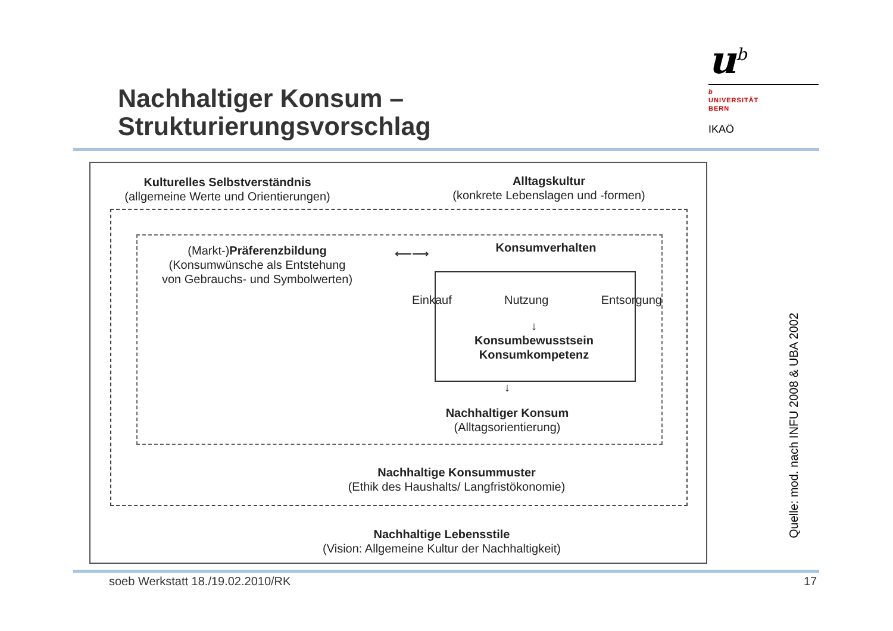Nachhaltiger Konsum –
Strukturierungsvorschlag
u<sup>b</sup>
b
UNIVERSITÄT
BERN
IKAÖ
Kulturelles Selbstverständnis
(allgemeine Werte und Orientierungen)
Alltagskultur
(konkrete Lebenslagen und -formen)
(Markt-)Präferenzbildung
(Konsumwünsche als Entstehung
von Gebrauchs- und Symbolwerten)
⟵⟶ Konsumverhalten
Einkauf Nutzung Entsorgung
↓
Konsumbewusstsein
Konsumkompetenz
↓
Nachhaltiger Konsum
(Alltagsorientierung)
Nachhaltige Konsummuster
(Ethik des Haushalts/ Langfristökonomie)
Nachhaltige Lebensstile
(Vision: Allgemeine Kultur der Nachhaltigkeit)
Quelle: mod. nach INFU 2008 & UBA 2002
soeb Werkstatt 18./19.02.2010/RK
17